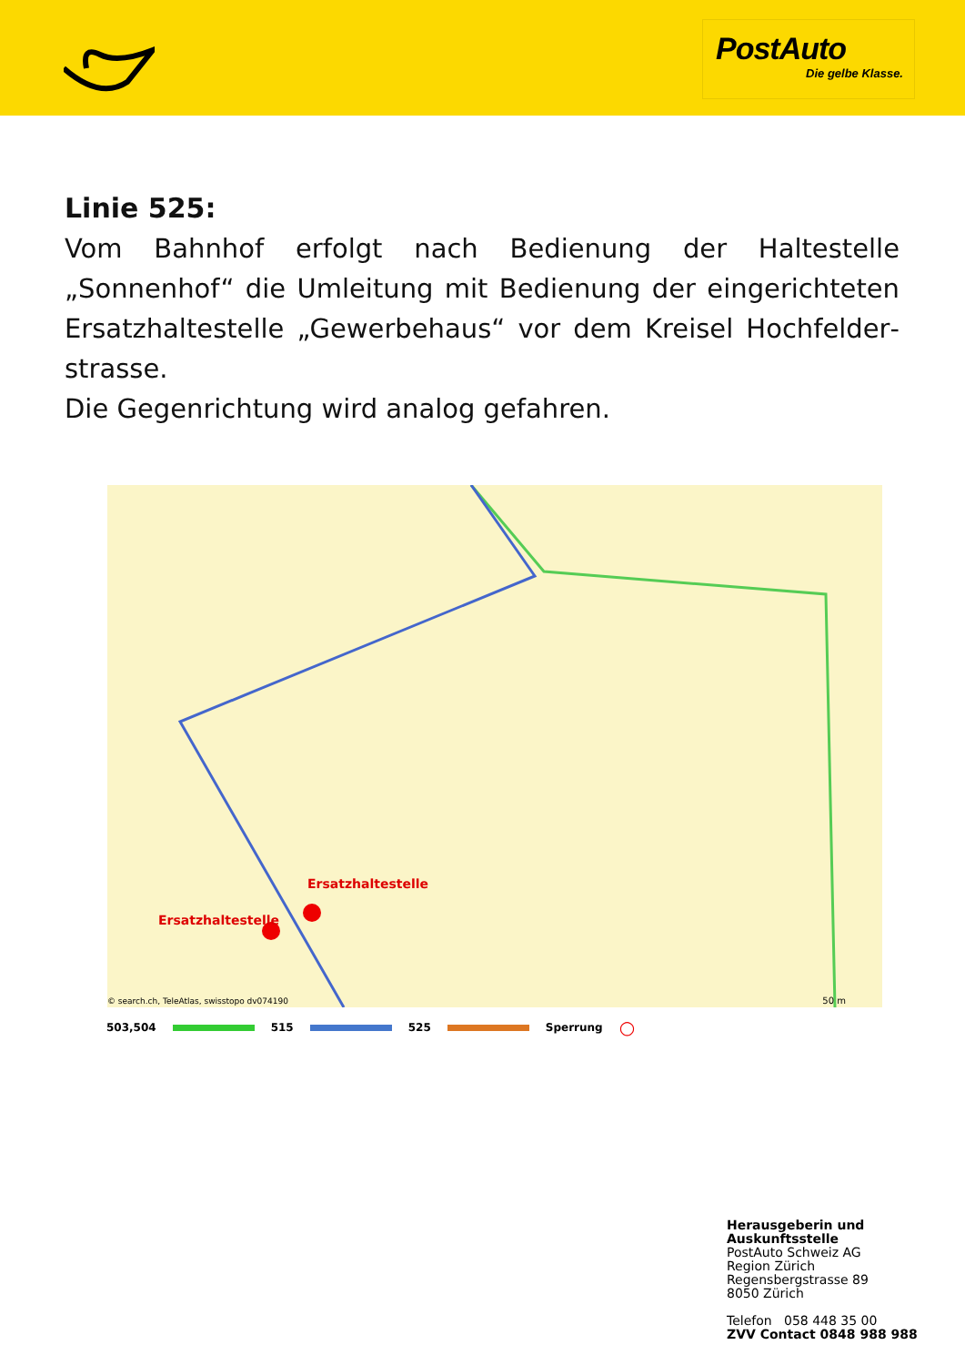PostAuto
Die gelbe Klasse.
Linie 525:
Vom Bahnhof erfolgt nach Bedienung der Haltestelle „Sonnenhof“ die Umleitung mit Bedienung der eingerichteten Ersatzhaltestelle „Gewerbehaus“ vor dem Kreisel Hochfelder­strasse.
Die Gegenrichtung wird analog gefahren.
Ersatzhaltestelle
Ersatzhaltestelle
© search.ch, TeleAtlas, swisstopo dv074190
50 m
503,504 515 525 Sperrung ○
Herausgeberin und
Auskunftsstelle
PostAuto Schweiz AG
Region Zürich
Regensbergstrasse 89
8050 Zürich
Telefon 058 448 35 00
ZVV Contact 0848 988 988